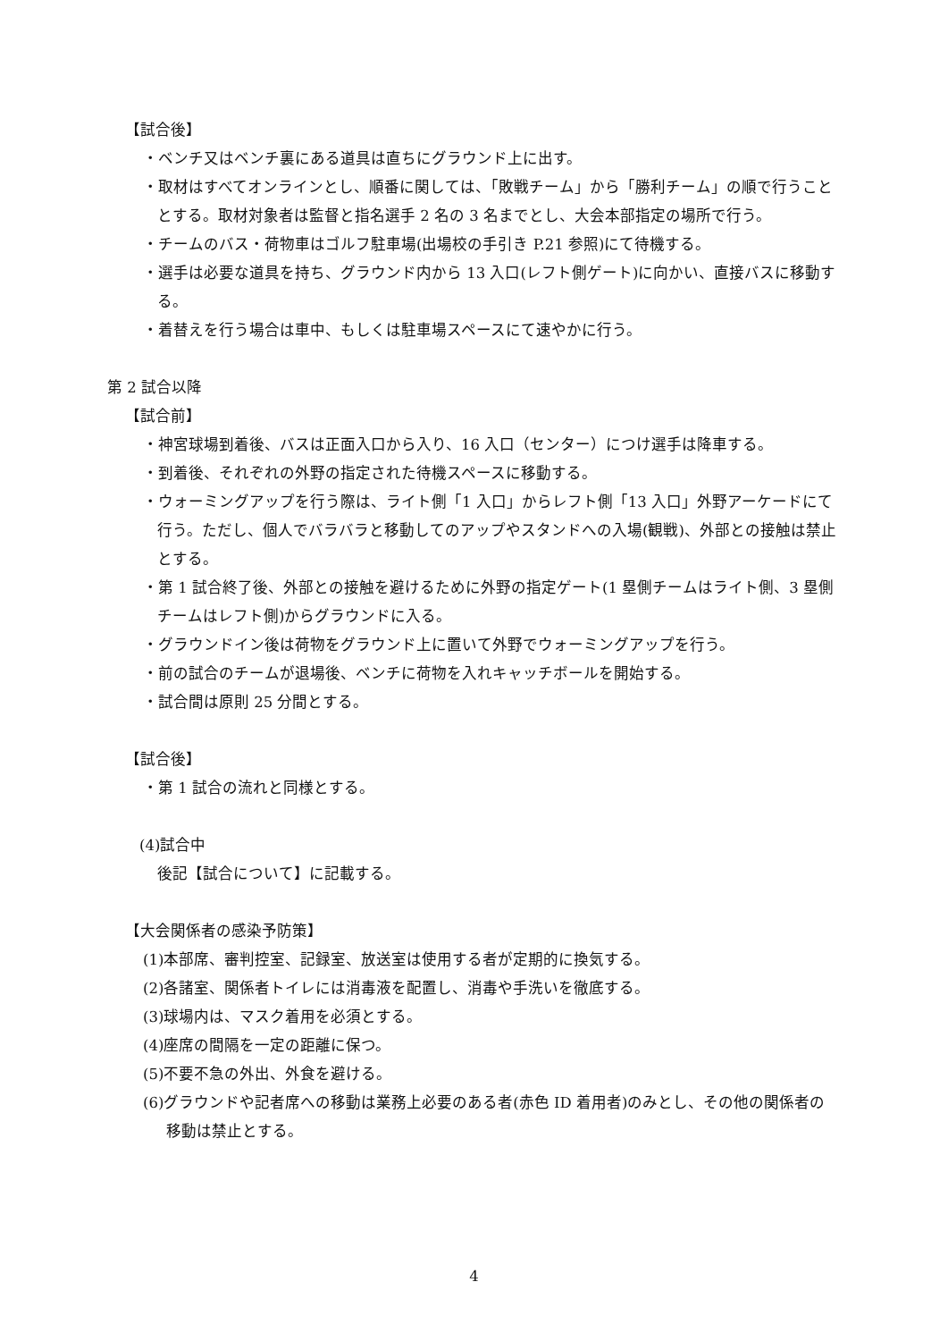【試合後】
・ベンチ又はベンチ裏にある道具は直ちにグラウンド上に出す。
・取材はすべてオンラインとし、順番に関しては、「敗戦チーム」から「勝利チーム」の順で行うこととする。取材対象者は監督と指名選手 2 名の 3 名までとし、大会本部指定の場所で行う。
・チームのバス・荷物車はゴルフ駐車場(出場校の手引き P.21 参照)にて待機する。
・選手は必要な道具を持ち、グラウンド内から 13 入口(レフト側ゲート)に向かい、直接バスに移動する。
・着替えを行う場合は車中、もしくは駐車場スペースにて速やかに行う。
第 2 試合以降
【試合前】
・神宮球場到着後、バスは正面入口から入り、16 入口（センター）につけ選手は降車する。
・到着後、それぞれの外野の指定された待機スペースに移動する。
・ウォーミングアップを行う際は、ライト側「1 入口」からレフト側「13 入口」外野アーケードにて行う。ただし、個人でバラバラと移動してのアップやスタンドへの入場(観戦)、外部との接触は禁止とする。
・第 1 試合終了後、外部との接触を避けるために外野の指定ゲート(1 塁側チームはライト側、3 塁側チームはレフト側)からグラウンドに入る。
・グラウンドイン後は荷物をグラウンド上に置いて外野でウォーミングアップを行う。
・前の試合のチームが退場後、ベンチに荷物を入れキャッチボールを開始する。
・試合間は原則 25 分間とする。
【試合後】
・第 1 試合の流れと同様とする。
(4)試合中
後記【試合について】に記載する。
【大会関係者の感染予防策】
(1)本部席、審判控室、記録室、放送室は使用する者が定期的に換気する。
(2)各諸室、関係者トイレには消毒液を配置し、消毒や手洗いを徹底する。
(3)球場内は、マスク着用を必須とする。
(4)座席の間隔を一定の距離に保つ。
(5)不要不急の外出、外食を避ける。
(6)グラウンドや記者席への移動は業務上必要のある者(赤色 ID 着用者)のみとし、その他の関係者の移動は禁止とする。
4